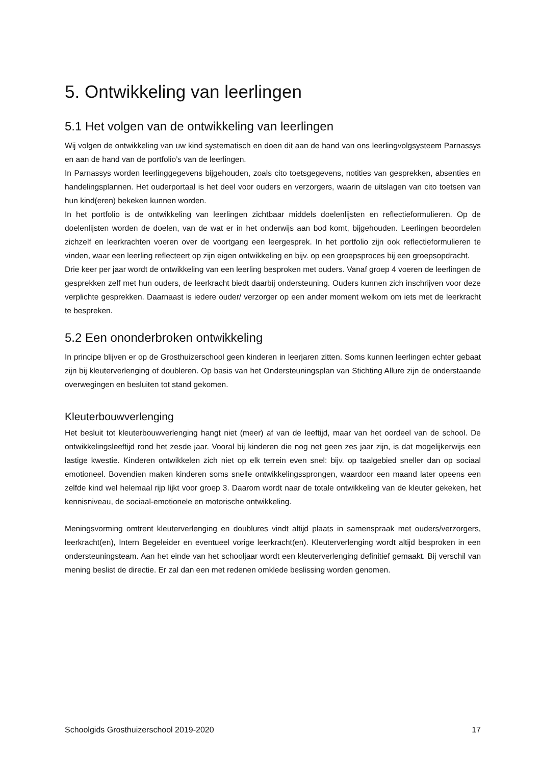5. Ontwikkeling van leerlingen
5.1 Het volgen van de ontwikkeling van leerlingen
Wij volgen de ontwikkeling van uw kind systematisch en doen dit aan de hand van ons leerlingvolgsysteem Parnassys en aan de hand van de portfolio’s van de leerlingen.
In Parnassys worden leerlinggegevens bijgehouden, zoals cito toetsgegevens, notities van gesprekken, absenties en handelingsplannen. Het ouderportaal is het deel voor ouders en verzorgers, waarin de uitslagen van cito toetsen van hun kind(eren) bekeken kunnen worden.
In het portfolio is de ontwikkeling van leerlingen zichtbaar middels doelenlijsten en reflectieformulieren. Op de doelenlijsten worden de doelen, van de wat er in het onderwijs aan bod komt, bijgehouden. Leerlingen beoordelen zichzelf en leerkrachten voeren over de voortgang een leergesprek. In het portfolio zijn ook reflectieformulieren te vinden, waar een leerling reflecteert op zijn eigen ontwikkeling en bijv. op een groepsproces bij een groepsopdracht.
Drie keer per jaar wordt de ontwikkeling van een leerling besproken met ouders. Vanaf groep 4 voeren de leerlingen de gesprekken zelf met hun ouders, de leerkracht biedt daarbij ondersteuning. Ouders kunnen zich inschrijven voor deze verplichte gesprekken. Daarnaast is iedere ouder/ verzorger op een ander moment welkom om iets met de leerkracht te bespreken.
5.2 Een ononderbroken ontwikkeling
In principe blijven er op de Grosthuizerschool geen kinderen in leerjaren zitten. Soms kunnen leerlingen echter gebaat zijn bij kleuterverlenging of doubleren. Op basis van het Ondersteuningsplan van Stichting Allure zijn de onderstaande overwegingen en besluiten tot stand gekomen.
Kleuterbouwverlenging
Het besluit tot kleuterbouwverlenging hangt niet (meer) af van de leeftijd, maar van het oordeel van de school. De ontwikkelingsleeftijd rond het zesde jaar. Vooral bij kinderen die nog net geen zes jaar zijn, is dat mogelijkerwijs een lastige kwestie. Kinderen ontwikkelen zich niet op elk terrein even snel: bijv. op taalgebied sneller dan op sociaal emotioneel. Bovendien maken kinderen soms snelle ontwikkelingssprongen, waardoor een maand later opeens een zelfde kind wel helemaal rijp lijkt voor groep 3. Daarom wordt naar de totale ontwikkeling van de kleuter gekeken, het kennisniveau, de sociaal-emotionele en motorische ontwikkeling.
Meningsvorming omtrent kleuterverlenging en doublures vindt altijd plaats in samenspraak met ouders/verzorgers, leerkracht(en), Intern Begeleider en eventueel vorige leerkracht(en). Kleuterverlenging wordt altijd besproken in een ondersteuningsteam. Aan het einde van het schooljaar wordt een kleuterverlenging definitief gemaakt. Bij verschil van mening beslist de directie. Er zal dan een met redenen omklede beslissing worden genomen.
Schoolgids Grosthuizerschool 2019-2020 17